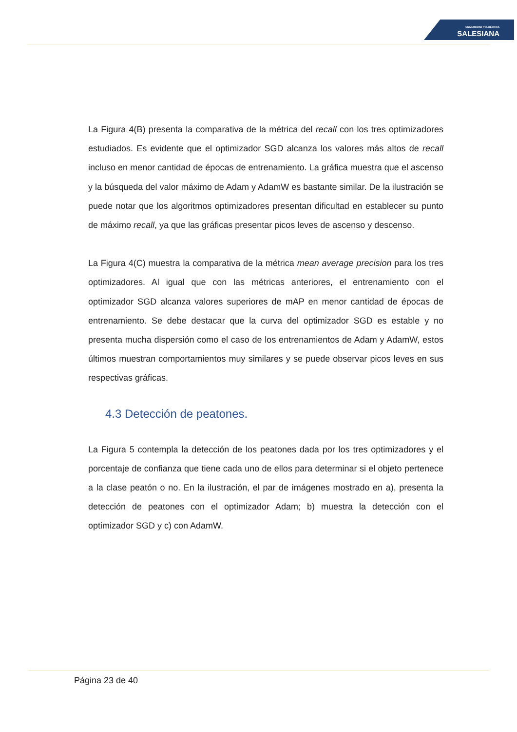UNIVERSIDAD POLITÉCNICA
SALESIANA
La Figura 4(B) presenta la comparativa de la métrica del recall con los tres optimizadores estudiados. Es evidente que el optimizador SGD alcanza los valores más altos de recall incluso en menor cantidad de épocas de entrenamiento. La gráfica muestra que el ascenso y la búsqueda del valor máximo de Adam y AdamW es bastante similar. De la ilustración se puede notar que los algoritmos optimizadores presentan dificultad en establecer su punto de máximo recall, ya que las gráficas presentar picos leves de ascenso y descenso.
La Figura 4(C) muestra la comparativa de la métrica mean average precision para los tres optimizadores. Al igual que con las métricas anteriores, el entrenamiento con el optimizador SGD alcanza valores superiores de mAP en menor cantidad de épocas de entrenamiento. Se debe destacar que la curva del optimizador SGD es estable y no presenta mucha dispersión como el caso de los entrenamientos de Adam y AdamW, estos últimos muestran comportamientos muy similares y se puede observar picos leves en sus respectivas gráficas.
4.3 Detección de peatones.
La Figura 5 contempla la detección de los peatones dada por los tres optimizadores y el porcentaje de confianza que tiene cada uno de ellos para determinar si el objeto pertenece a la clase peatón o no. En la ilustración, el par de imágenes mostrado en a), presenta la detección de peatones con el optimizador Adam; b) muestra la detección con el optimizador SGD y c) con AdamW.
Página 23 de 40